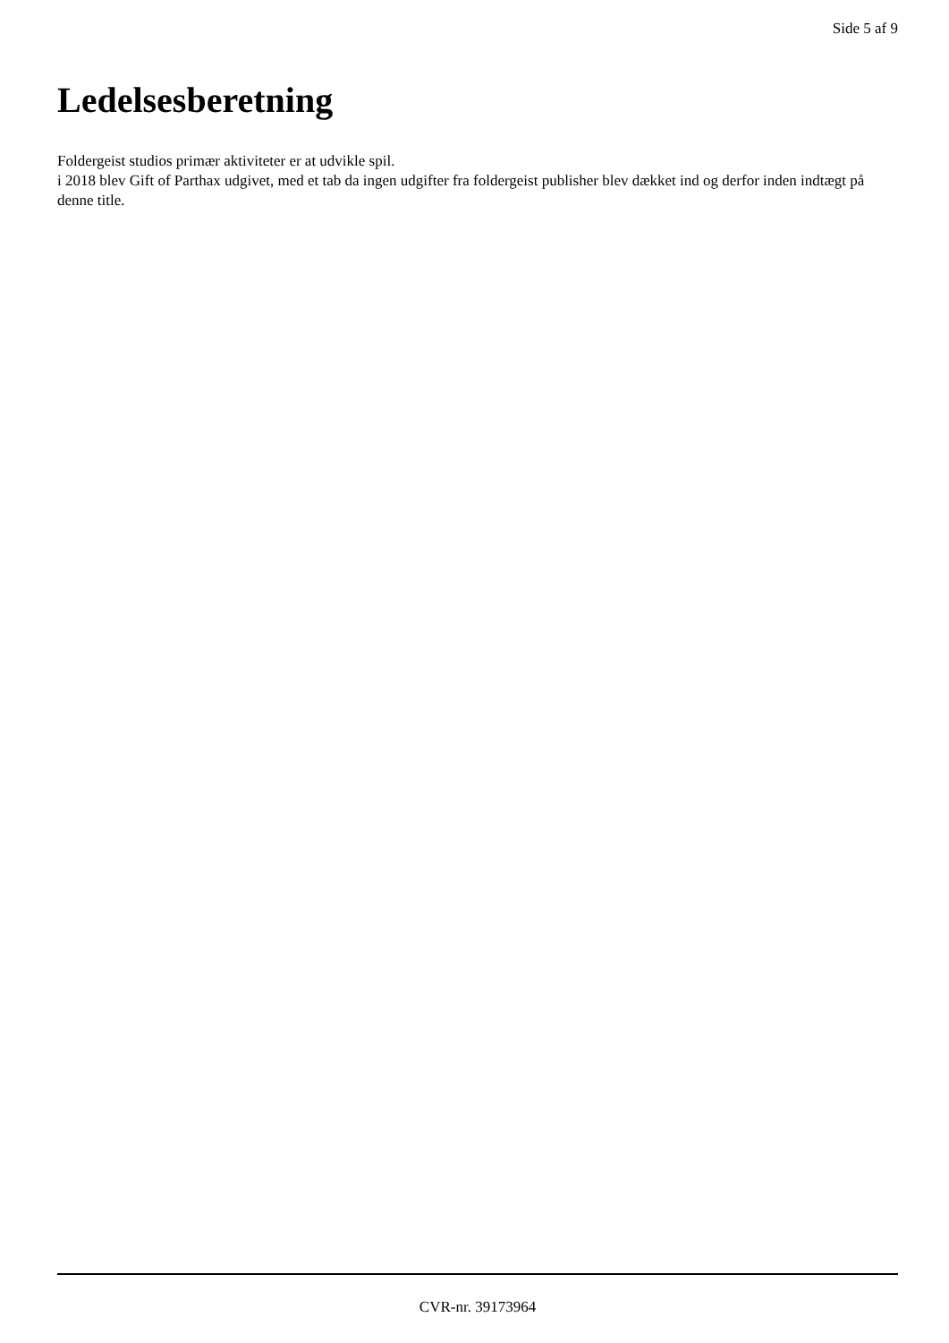Side 5 af 9
Ledelsesberetning
Foldergeist studios primær aktiviteter er at udvikle spil.
i 2018 blev Gift of Parthax udgivet, med et tab da ingen udgifter fra foldergeist publisher blev dækket ind og derfor inden indtægt på denne title.
CVR-nr. 39173964